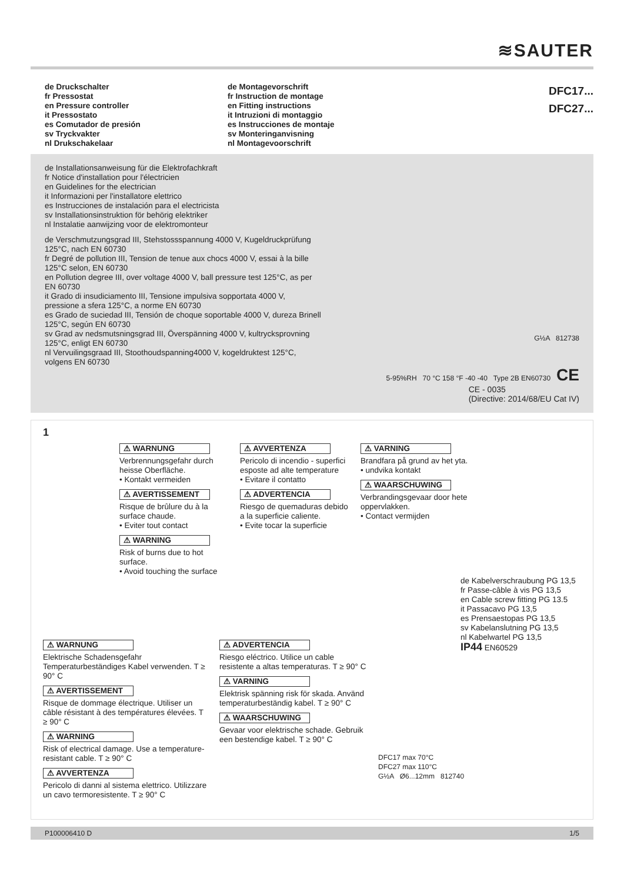≋SAUTER
de Druckschalter
fr Pressostat
en Pressure controller
it Pressostato
es Comutador de presión
sv Tryckvakter
nl Drukschakelaar
de Montagevorschrift
fr Instruction de montage
en Fitting instructions
it Intruzioni di montaggio
es Instrucciones de montaje
sv Monteringanvisning
nl Montagevoorschrift
DFC17...
DFC27...
de Installationsanweisung für die Elektrofachkraft
fr Notice d'installation pour l'électricien
en Guidelines for the electrician
it Informazioni per l'installatore elettrico
es Instrucciones de instalación para el electricista
sv Installationsinstruktion för behörig elektriker
nl Instalatie aanwijzing voor de elektromonteur
de Verschmutzungsgrad III, Stehstossspannung 4000 V, Kugeldruckprüfung 125°C, nach EN 60730
fr Degré de pollution III, Tension de tenue aux chocs 4000 V, essai à la bille 125°C selon, EN 60730
en Pollution degree III, over voltage 4000 V, ball pressure test 125°C, as per EN 60730
it Grado di insudiciamento III, Tensione impulsiva sopportata 4000 V, pressione a sfera 125°C, a norme EN 60730
es Grado de suciedad III, Tensión de choque soportable 4000 V, dureza Brinell 125°C, según EN 60730
sv Grad av nedsmutsningsgrad III, Överspänning 4000 V, kultrycksprovning 125°C, enligt EN 60730
nl Vervuilingsgraad III, Stoothoudspanning4000 V, kogeldruktest 125°C, volgens EN 60730
G½A 812738
5-95%RH 70 °C 158 °F -40 -40 Type 2B EN60730 CE
CE - 0035
(Directive: 2014/68/EU Cat IV)
1
⚠ WARNUNG
Verbrennungsgefahr durch heisse Oberfläche.
• Kontakt vermeiden
⚠ AVERTISSEMENT
Risque de brûlure du à la surface chaude.
• Eviter tout contact
⚠ WARNING
Risk of burns due to hot surface.
• Avoid touching the surface
⚠ AVVERTENZA
Pericolo di incendio - superfici esposte ad alte temperature
• Evitare il contatto
⚠ ADVERTENCIA
Riesgo de quemaduras debido a la superficie caliente.
• Evite tocar la superficie
⚠ VARNING
Brandfara på grund av het yta.
• undvika kontakt
⚠ WAARSCHUWING
Verbrandingsgevaar door hete oppervlakken.
• Contact vermijden
de Kabelverschraubung PG 13,5
fr Passe-câble à vis PG 13,5
en Cable screw fitting PG 13.5
it Passacavo PG 13,5
es Prensaestopas PG 13,5
sv Kabelanslutning PG 13,5
nl Kabelwartel PG 13,5
IP44 EN60529
⚠ WARNUNG
Elektrische Schadensgefahr Temperaturbeständiges Kabel verwenden. T ≥ 90° C
⚠ AVERTISSEMENT
Risque de dommage électrique. Utiliser un câble résistant à des températures élevées. T ≥ 90° C
⚠ WARNING
Risk of electrical damage. Use a temperature-resistant cable. T ≥ 90° C
⚠ AVVERTENZA
Pericolo di danni al sistema elettrico. Utilizzare un cavo termoresistente. T ≥ 90° C
⚠ ADVERTENCIA
Riesgo eléctrico. Utilice un cable resistente a altas temperaturas. T ≥ 90° C
⚠ VARNING
Elektrisk spänning risk för skada. Använd temperaturbeständig kabel. T ≥ 90° C
⚠ WAARSCHUWING
Gevaar voor elektrische schade. Gebruik een bestendige kabel. T ≥ 90° C
DFC17 max 70°C
DFC27 max 110°C
G½A Ø6...12mm 812740
P100006410 D 1/5